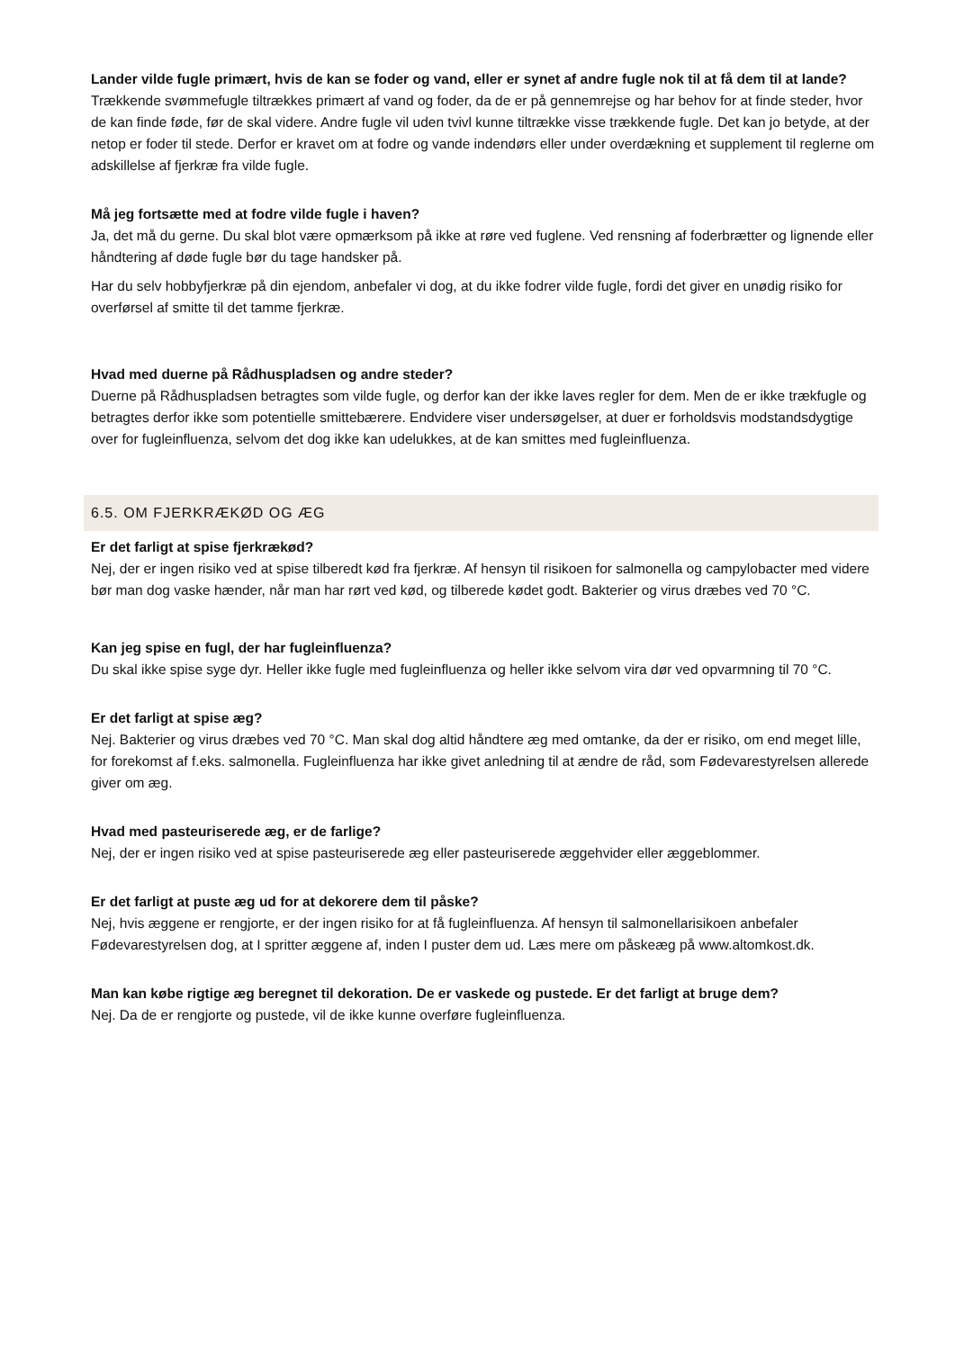Lander vilde fugle primært, hvis de kan se foder og vand, eller er synet af andre fugle nok til at få dem til at lande?
Trækkende svømmefugle tiltrækkes primært af vand og foder, da de er på gennemrejse og har behov for at finde steder, hvor de kan finde føde, før de skal videre. Andre fugle vil uden tvivl kunne tiltrække visse trækkende fugle. Det kan jo betyde, at der netop er foder til stede. Derfor er kravet om at fodre og vande indendørs eller under overdækning et supplement til reglerne om adskillelse af fjerkræ fra vilde fugle.
Må jeg fortsætte med at fodre vilde fugle i haven?
Ja, det må du gerne. Du skal blot være opmærksom på ikke at røre ved fuglene. Ved rensning af foderbrætter og lignende eller håndtering af døde fugle bør du tage handsker på.
Har du selv hobbyfjerkræ på din ejendom, anbefaler vi dog, at du ikke fodrer vilde fugle, fordi det giver en unødig risiko for overførsel af smitte til det tamme fjerkræ.
Hvad med duerne på Rådhuspladsen og andre steder?
Duerne på Rådhuspladsen betragtes som vilde fugle, og derfor kan der ikke laves regler for dem. Men de er ikke trækfugle og betragtes derfor ikke som potentielle smittebærere. Endvidere viser undersøgelser, at duer er forholdsvis modstandsdygtige over for fugleinfluenza, selvom det dog ikke kan udelukkes, at de kan smittes med fugleinfluenza.
6.5. OM FJERKRÆKØD OG ÆG
Er det farligt at spise fjerkrækød?
Nej, der er ingen risiko ved at spise tilberedt kød fra fjerkræ. Af hensyn til risikoen for salmonella og campylobacter med videre bør man dog vaske hænder, når man har rørt ved kød, og tilberede kødet godt. Bakterier og virus dræbes ved 70 °C.
Kan jeg spise en fugl, der har fugleinfluenza?
Du skal ikke spise syge dyr. Heller ikke fugle med fugleinfluenza og heller ikke selvom vira dør ved opvarmning til 70 °C.
Er det farligt at spise æg?
Nej. Bakterier og virus dræbes ved 70 °C. Man skal dog altid håndtere æg med omtanke, da der er risiko, om end meget lille, for forekomst af f.eks. salmonella. Fugleinfluenza har ikke givet anledning til at ændre de råd, som Fødevarestyrelsen allerede giver om æg.
Hvad med pasteuriserede æg, er de farlige?
Nej, der er ingen risiko ved at spise pasteuriserede æg eller pasteuriserede æggehvider eller æggeblommer.
Er det farligt at puste æg ud for at dekorere dem til påske?
Nej, hvis æggene er rengjorte, er der ingen risiko for at få fugleinfluenza. Af hensyn til salmonellarisikoen anbefaler Fødevarestyrelsen dog, at I spritter æggene af, inden I puster dem ud. Læs mere om påskeæg på www.altomkost.dk.
Man kan købe rigtige æg beregnet til dekoration. De er vaskede og pustede. Er det farligt at bruge dem?
Nej. Da de er rengjorte og pustede, vil de ikke kunne overføre fugleinfluenza.